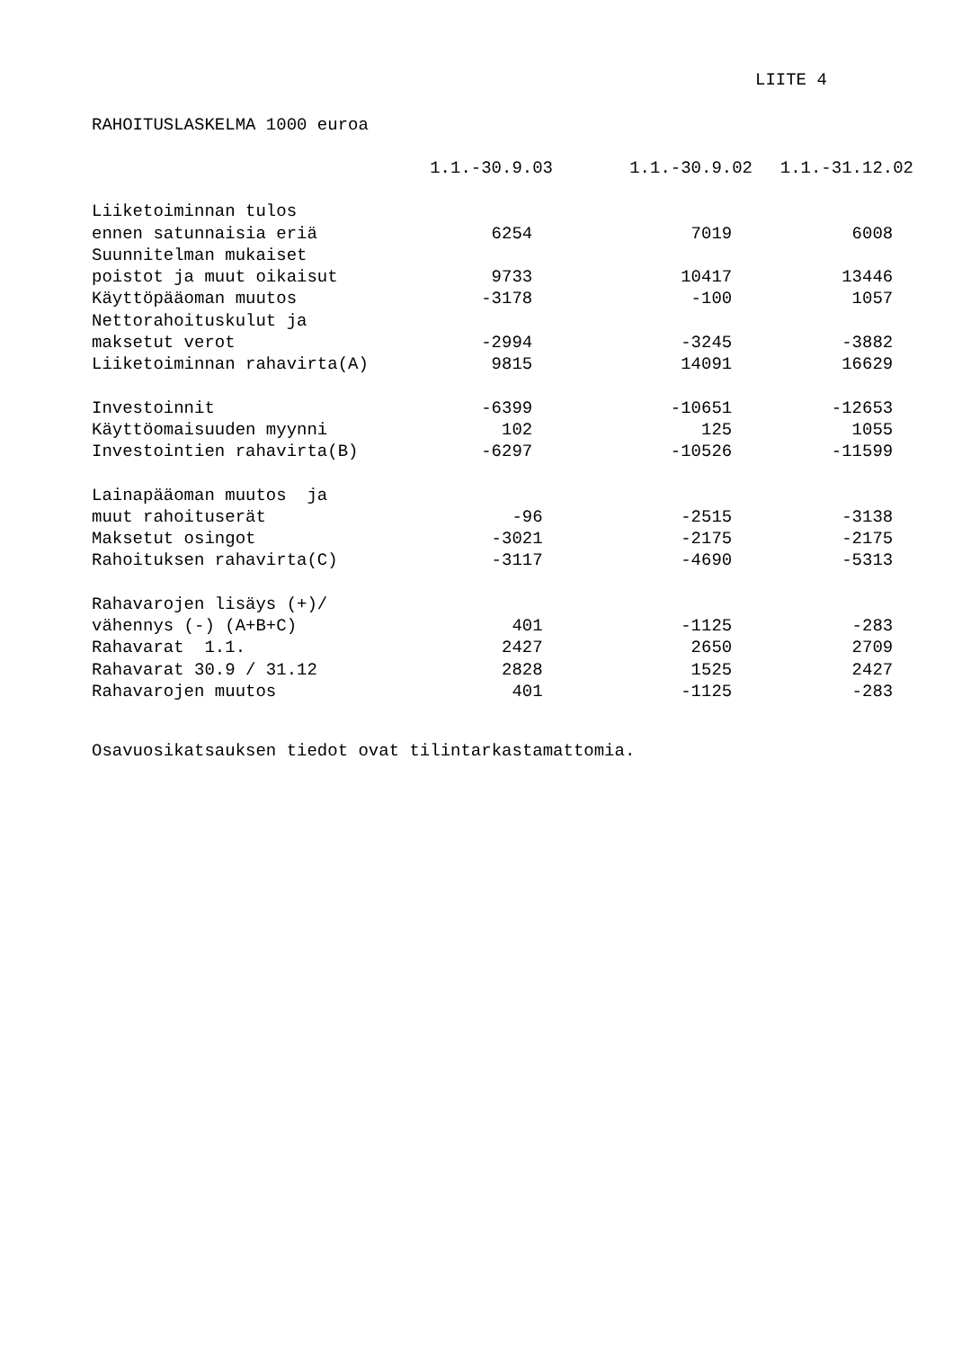LIITE 4
RAHOITUSLASKELMA 1000 euroa
| | 1.1.-30.9.03 | 1.1.-30.9.02 | 1.1.-31.12.02 |
| --- | --- | --- | --- |
| Liiketoiminnan tulos | | | |
| ennen satunnaisia eriä | 6254 | 7019 | 6008 |
| Suunnitelman mukaiset | | | |
| poistot ja muut oikaisut | 9733 | 10417 | 13446 |
| Käyttöpääoman muutos | -3178 | -100 | 1057 |
| Nettorahoituskulut ja | | | |
| maksetut verot | -2994 | -3245 | -3882 |
| Liiketoiminnan rahavirta(A) | 9815 | 14091 | 16629 |
| Investoinnit | -6399 | -10651 | -12653 |
| Käyttöomaisuuden myynni | 102 | 125 | 1055 |
| Investointien rahavirta(B) | -6297 | -10526 | -11599 |
| Lainapääoman muutos ja | | | |
| muut rahoituserät | -96 | -2515 | -3138 |
| Maksetut osingot | -3021 | -2175 | -2175 |
| Rahoituksen rahavirta(C) | -3117 | -4690 | -5313 |
| Rahavarojen lisäys (+)/ | | | |
| vähennys (-) (A+B+C) | 401 | -1125 | -283 |
| Rahavarat 1.1. | 2427 | 2650 | 2709 |
| Rahavarat 30.9 / 31.12 | 2828 | 1525 | 2427 |
| Rahavarojen muutos | 401 | -1125 | -283 |
Osavuosikatsauksen tiedot ovat tilintarkastamattomia.